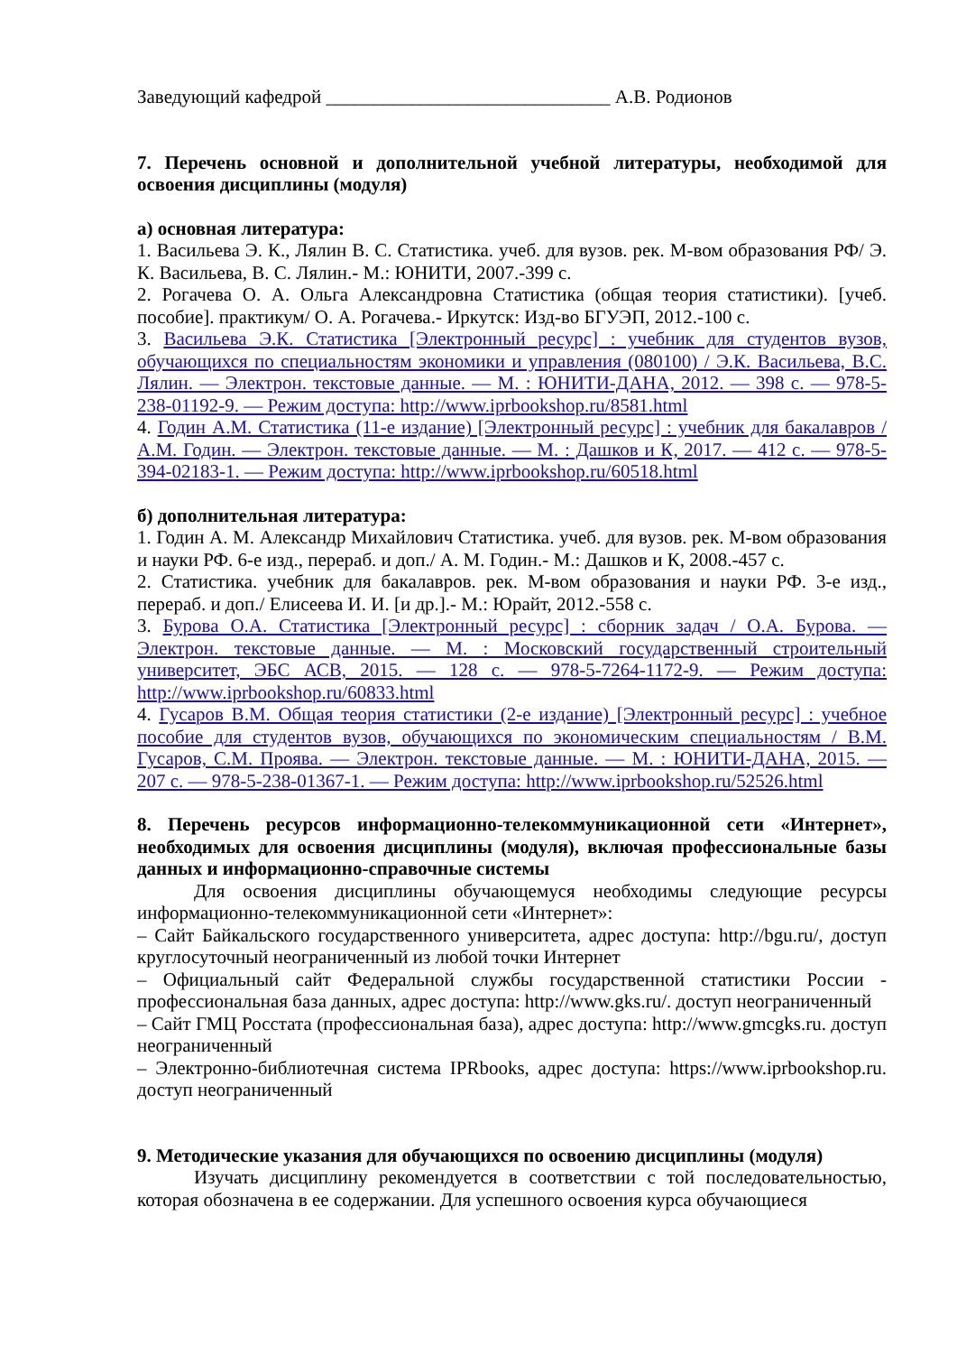Заведующий кафедрой ______________________________ А.В. Родионов
7. Перечень основной и дополнительной учебной литературы, необходимой для освоения дисциплины (модуля)
а) основная литература:
1. Васильева Э. К., Лялин В. С. Статистика. учеб. для вузов. рек. М-вом образования РФ/ Э. К. Васильева, В. С. Лялин.- М.: ЮНИТИ, 2007.-399 с.
2. Рогачева О. А. Ольга Александровна Статистика (общая теория статистики). [учеб. пособие]. практикум/ О. А. Рогачева.- Иркутск: Изд-во БГУЭП, 2012.-100 с.
3. Васильева Э.К. Статистика [Электронный ресурс] : учебник для студентов вузов, обучающихся по специальностям экономики и управления (080100) / Э.К. Васильева, В.С. Лялин. — Электрон. текстовые данные. — М. : ЮНИТИ-ДАНА, 2012. — 398 c. — 978-5-238-01192-9. — Режим доступа: http://www.iprbookshop.ru/8581.html
4. Годин А.М. Статистика (11-е издание) [Электронный ресурс] : учебник для бакалавров / А.М. Годин. — Электрон. текстовые данные. — М. : Дашков и К, 2017. — 412 c. — 978-5-394-02183-1. — Режим доступа: http://www.iprbookshop.ru/60518.html
б) дополнительная литература:
1. Годин А. М. Александр Михайлович Статистика. учеб. для вузов. рек. М-вом образования и науки РФ. 6-е изд., перераб. и доп./ А. М. Годин.- М.: Дашков и К, 2008.-457 с.
2. Статистика. учебник для бакалавров. рек. М-вом образования и науки РФ. 3-е изд., перераб. и доп./ Елисеева И. И. [и др.].- М.: Юрайт, 2012.-558 с.
3. Бурова О.А. Статистика [Электронный ресурс] : сборник задач / О.А. Бурова. — Электрон. текстовые данные. — М. : Московский государственный строительный университет, ЭБС АСВ, 2015. — 128 c. — 978-5-7264-1172-9. — Режим доступа: http://www.iprbookshop.ru/60833.html
4. Гусаров В.М. Общая теория статистики (2-е издание) [Электронный ресурс] : учебное пособие для студентов вузов, обучающихся по экономическим специальностям / В.М. Гусаров, С.М. Проява. — Электрон. текстовые данные. — М. : ЮНИТИ-ДАНА, 2015. — 207 c. — 978-5-238-01367-1. — Режим доступа: http://www.iprbookshop.ru/52526.html
8. Перечень ресурсов информационно-телекоммуникационной сети «Интернет», необходимых для освоения дисциплины (модуля), включая профессиональные базы данных и информационно-справочные системы
Для освоения дисциплины обучающемуся необходимы следующие ресурсы информационно-телекоммуникационной сети «Интернет»:
– Сайт Байкальского государственного университета, адрес доступа: http://bgu.ru/, доступ круглосуточный неограниченный из любой точки Интернет
– Официальный сайт Федеральной службы государственной статистики России - профессиональная база данных, адрес доступа: http://www.gks.ru/. доступ неограниченный
– Сайт ГМЦ Росстата (профессиональная база), адрес доступа: http://www.gmcgks.ru. доступ неограниченный
– Электронно-библиотечная система IPRbooks, адрес доступа: https://www.iprbookshop.ru. доступ неограниченный
9. Методические указания для обучающихся по освоению дисциплины (модуля)
Изучать дисциплину рекомендуется в соответствии с той последовательностью, которая обозначена в ее содержании. Для успешного освоения курса обучающиеся